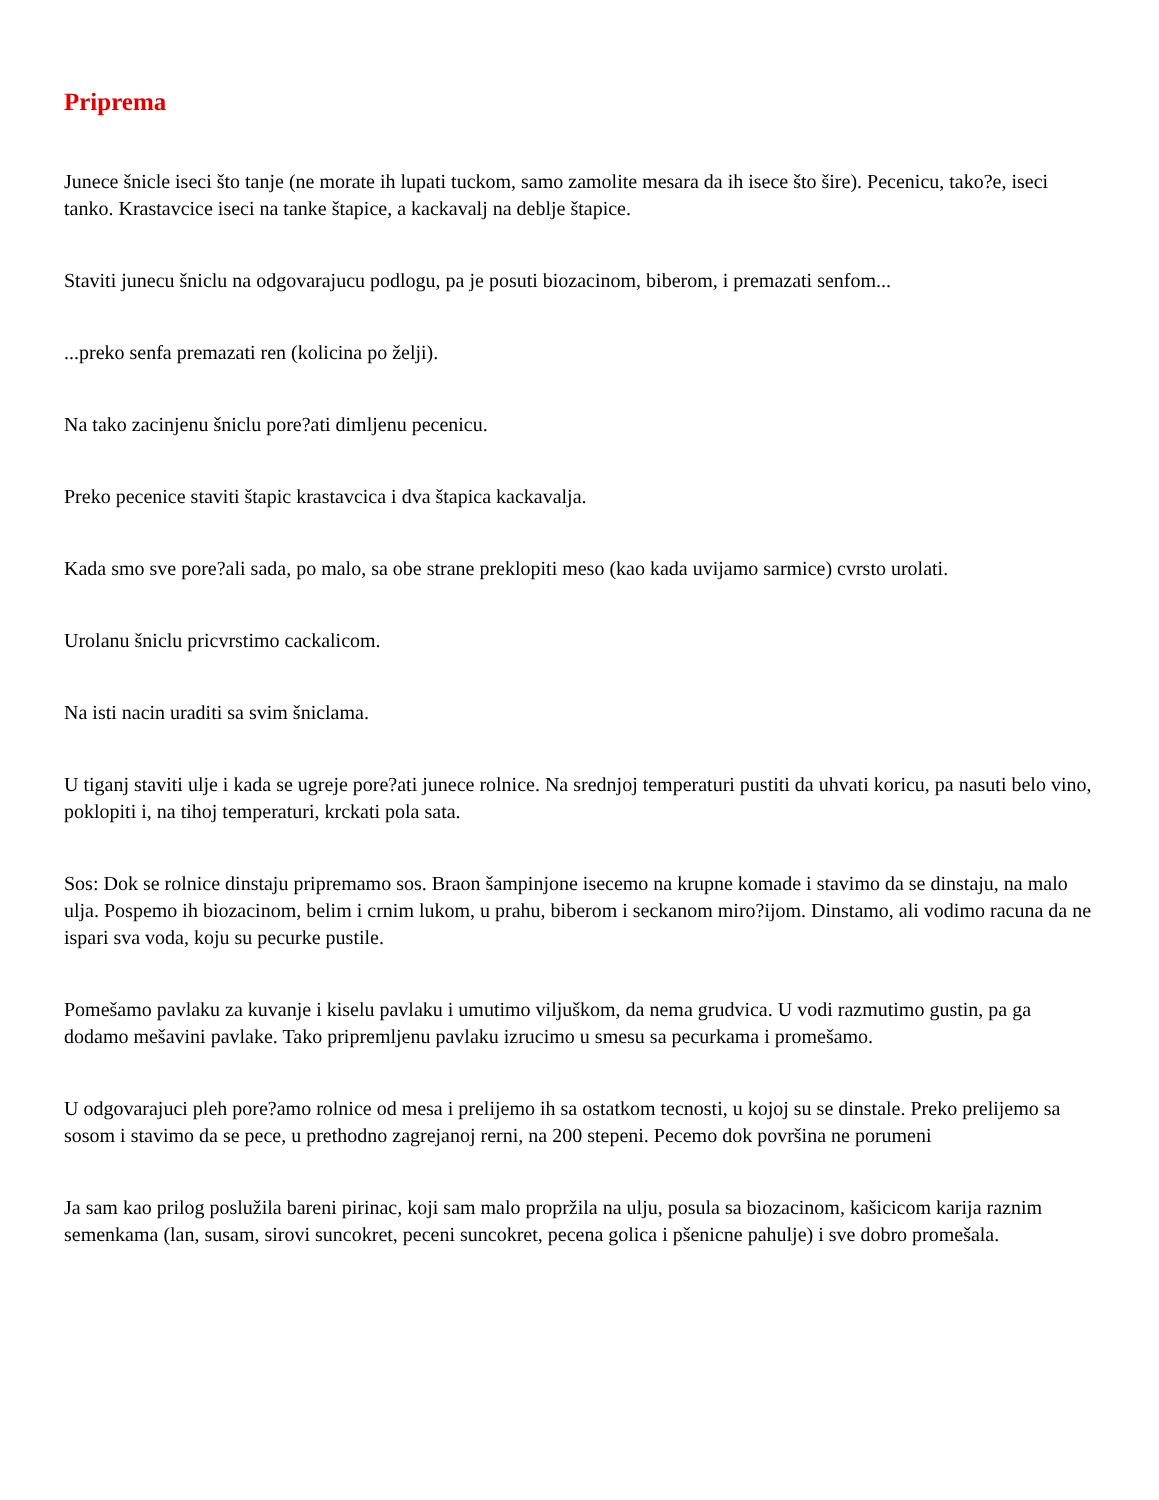Priprema
Junece šnicle iseci što tanje (ne morate ih lupati tuckom, samo zamolite mesara da ih isece što šire). Pecenicu, tako?e, iseci tanko. Krastavcice iseci na tanke štapice, a kackavalj na deblje štapice.
Staviti junecu šniclu na odgovarajucu podlogu, pa je posuti biozacinom, biberom, i premazati senfom...
...preko senfa premazati ren (kolicina po želji).
Na tako zacinjenu šniclu pore?ati dimljenu pecenicu.
Preko pecenice staviti štapic krastavcica i dva štapica kackavalja.
Kada smo sve pore?ali sada, po malo, sa obe strane preklopiti meso (kao kada uvijamo sarmice) cvrsto urolati.
Urolanu šniclu pricvrstimo cackalicom.
Na isti nacin uraditi sa svim šniclama.
U tiganj staviti ulje i kada se ugreje pore?ati junece rolnice. Na srednjoj temperaturi pustiti da uhvati koricu, pa nasuti belo vino, poklopiti i, na tihoj temperaturi, krckati pola sata.
Sos: Dok se rolnice dinstaju pripremamo sos. Braon šampinjone isecemo na krupne komade i stavimo da se dinstaju, na malo ulja. Pospemo ih biozacinom, belim i crnim lukom, u prahu, biberom i seckanom miro?ijom. Dinstamo, ali vodimo racuna da ne ispari sva voda, koju su pecurke pustile.
Pomešamo pavlaku za kuvanje i kiselu pavlaku i umutimo viljuškom, da nema grudvica. U vodi razmutimo gustin, pa ga dodamo mešavini pavlake. Tako pripremljenu pavlaku izrucimo u smesu sa pecurkama i promešamo.
U odgovarajuci pleh pore?amo rolnice od mesa i prelijemo ih sa ostatkom tecnosti, u kojoj su se dinstale. Preko prelijemo sa sosom i stavimo da se pece, u prethodno zagrejanoj rerni, na 200 stepeni. Pecemo dok površina ne porumeni
Ja sam kao prilog poslužila bareni pirinac, koji sam malo propržila na ulju, posula sa biozacinom, kašicicom karija raznim semenkama (lan, susam, sirovi suncokret, peceni suncokret, pecena golica i pšenicne pahulje) i sve dobro promešala.